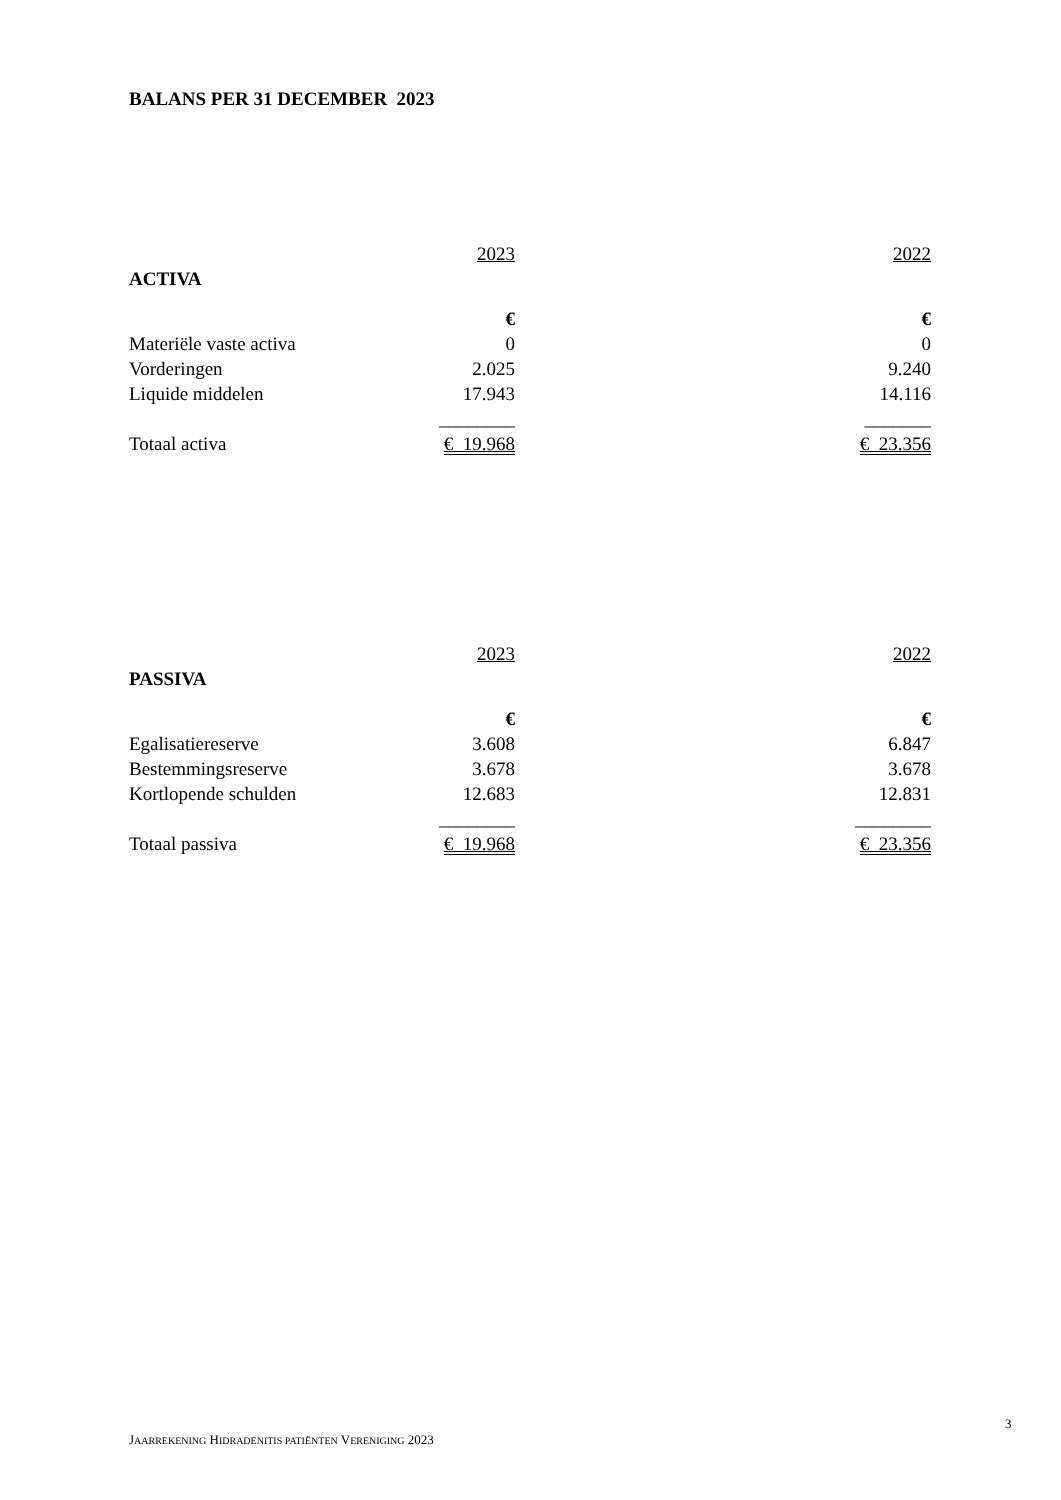BALANS PER 31 DECEMBER 2023
| | 2023 | | 2022 |
| ACTIVA | | | |
| | € | | € |
| Materiële vaste activa | 0 | | 0 |
| Vorderingen | 2.025 | | 9.240 |
| Liquide middelen | 17.943 | | 14.116 |
| | ________ | | _______ |
| Totaal activa | € 19.968 | | € 23.356 |
| | 2023 | | 2022 |
| PASSIVA | | | |
| | € | | € |
| Egalisatiereserve | 3.608 | | 6.847 |
| Bestemmingsreserve | 3.678 | | 3.678 |
| Kortlopende schulden | 12.683 | | 12.831 |
| | ________ | | ________ |
| Totaal passiva | € 19.968 | | € 23.356 |
3
JAARREKENING HIDRADENITIS PATIËNTEN VERENIGING 2023